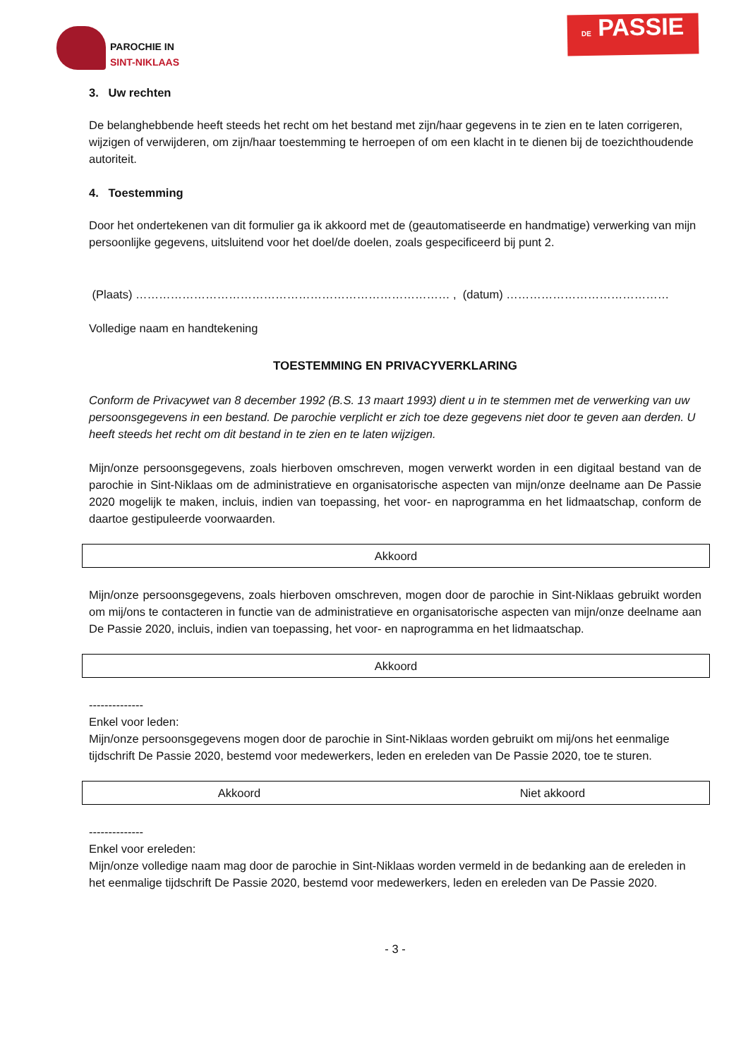PAROCHIE IN
SINT-NIKLAAS
DE PASSIE
3. Uw rechten
De belanghebbende heeft steeds het recht om het bestand met zijn/haar gegevens in te zien en te laten corrigeren, wijzigen of verwijderen, om zijn/haar toestemming te herroepen of om een klacht in te dienen bij de toezichthoudende autoriteit.
4. Toestemming
Door het ondertekenen van dit formulier ga ik akkoord met de (geautomatiseerde en handmatige) verwerking van mijn persoonlijke gegevens, uitsluitend voor het doel/de doelen, zoals gespecificeerd bij punt 2.
(Plaats) ……………………………………………………………………… , (datum) ……………………………………
Volledige naam en handtekening
TOESTEMMING EN PRIVACYVERKLARING
Conform de Privacywet van 8 december 1992 (B.S. 13 maart 1993) dient u in te stemmen met de verwerking van uw persoonsgegevens in een bestand. De parochie verplicht er zich toe deze gegevens niet door te geven aan derden. U heeft steeds het recht om dit bestand in te zien en te laten wijzigen.
Mijn/onze persoonsgegevens, zoals hierboven omschreven, mogen verwerkt worden in een digitaal bestand van de parochie in Sint-Niklaas om de administratieve en organisatorische aspecten van mijn/onze deelname aan De Passie 2020 mogelijk te maken, incluis, indien van toepassing, het voor- en naprogramma en het lidmaatschap, conform de daartoe gestipuleerde voorwaarden.
| Akkoord |
Mijn/onze persoonsgegevens, zoals hierboven omschreven, mogen door de parochie in Sint-Niklaas gebruikt worden om mij/ons te contacteren in functie van de administratieve en organisatorische aspecten van mijn/onze deelname aan De Passie 2020, incluis, indien van toepassing, het voor- en naprogramma en het lidmaatschap.
| Akkoord |
--------------
Enkel voor leden:
Mijn/onze persoonsgegevens mogen door de parochie in Sint-Niklaas worden gebruikt om mij/ons het eenmalige tijdschrift De Passie 2020, bestemd voor medewerkers, leden en ereleden van De Passie 2020, toe te sturen.
| Akkoord | Niet akkoord |
--------------
Enkel voor ereleden:
Mijn/onze volledige naam mag door de parochie in Sint-Niklaas worden vermeld in de bedanking aan de ereleden in het eenmalige tijdschrift De Passie 2020, bestemd voor medewerkers, leden en ereleden van De Passie 2020.
- 3 -